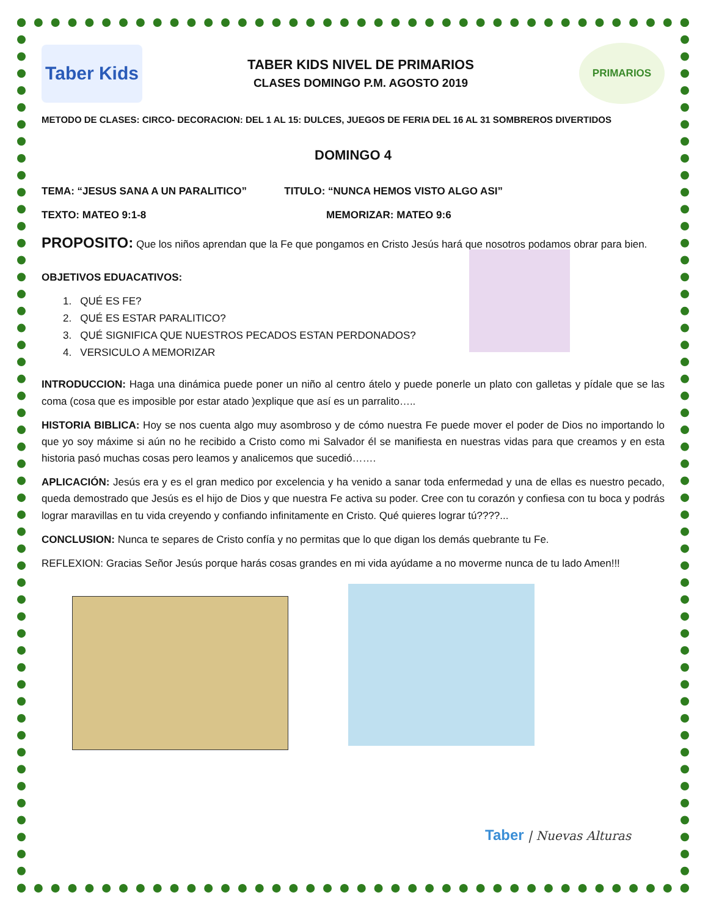Taber Kids
TABER KIDS NIVEL DE PRIMARIOS
CLASES DOMINGO P.M. AGOSTO 2019
PRIMARIOS
METODO DE CLASES: CIRCO- DECORACION: DEL 1 AL 15: DULCES, JUEGOS DE FERIA DEL 16 AL 31 SOMBREROS DIVERTIDOS
DOMINGO 4
TEMA: “JESUS SANA A UN PARALITICO” TITULO: “NUNCA HEMOS VISTO ALGO ASI”
TEXTO: MATEO 9:1-8 MEMORIZAR: MATEO 9:6
PROPOSITO: Que los niños aprendan que la Fe que pongamos en Cristo Jesús hará que nosotros podamos obrar para bien.
OBJETIVOS EDUACATIVOS:
1. QUÉ ES FE?
2. QUÉ ES ESTAR PARALITICO?
3. QUÉ SIGNIFICA QUE NUESTROS PECADOS ESTAN PERDONADOS?
4. VERSICULO A MEMORIZAR
INTRODUCCION: Haga una dinámica puede poner un niño al centro átelo y puede ponerle un plato con galletas y pídale que se las coma (cosa que es imposible por estar atado )explique que así es un parralito…..
HISTORIA BIBLICA: Hoy se nos cuenta algo muy asombroso y de cómo nuestra Fe puede mover el poder de Dios no importando lo que yo soy máxime si aún no he recibido a Cristo como mi Salvador él se manifiesta en nuestras vidas para que creamos y en esta historia pasó muchas cosas pero leamos y analicemos que sucedió…….
APLICACIÓN: Jesús era y es el gran medico por excelencia y ha venido a sanar toda enfermedad y una de ellas es nuestro pecado, queda demostrado que Jesús es el hijo de Dios y que nuestra Fe activa su poder. Cree con tu corazón y confiesa con tu boca y podrás lograr maravillas en tu vida creyendo y confiando infinitamente en Cristo. Qué quieres lograr tú????...
CONCLUSION: Nunca te separes de Cristo confía y no permitas que lo que digan los demás quebrante tu Fe.
REFLEXION: Gracias Señor Jesús porque harás cosas grandes en mi vida ayúdame a no moverme nunca de tu lado Amen!!!
Taber | Nuevas Alturas